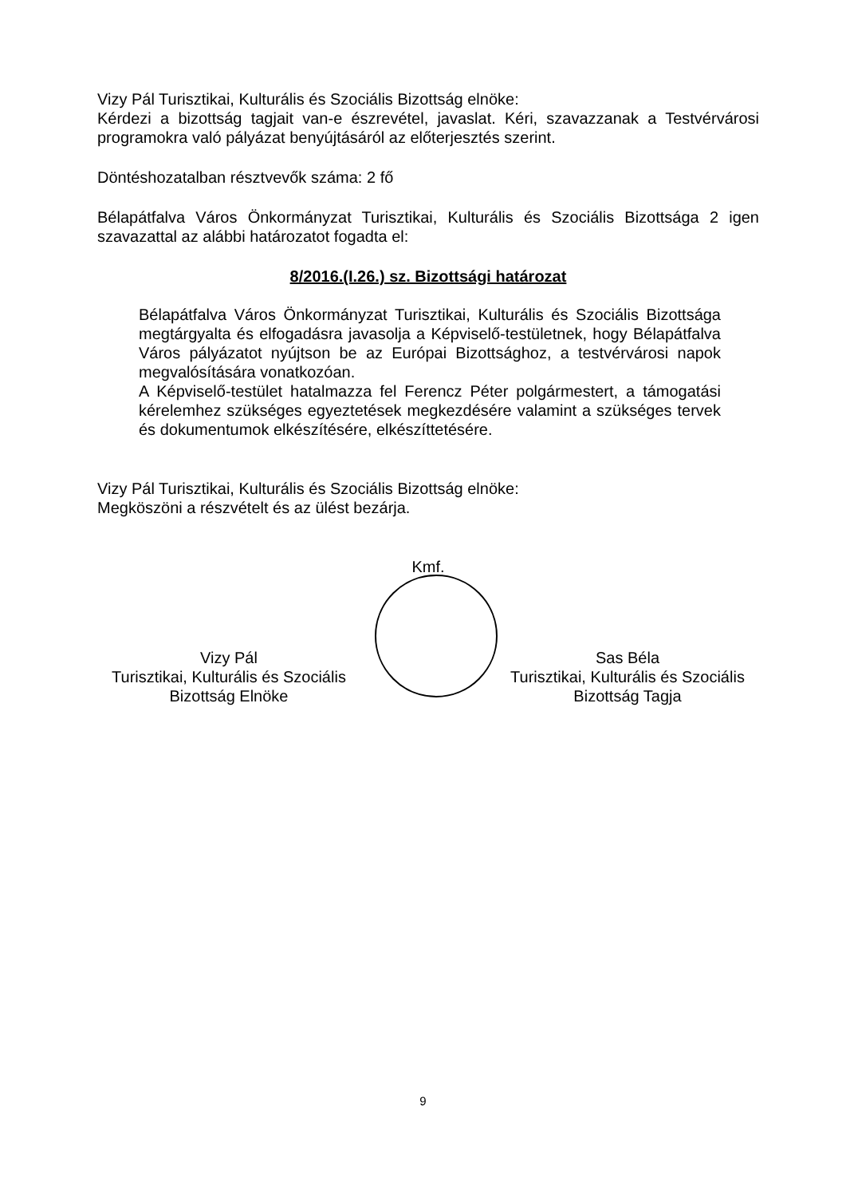Vizy Pál Turisztikai, Kulturális és Szociális Bizottság elnöke:
Kérdezi a bizottság tagjait van-e észrevétel, javaslat. Kéri, szavazzanak a Testvérvárosi programokra való pályázat benyújtásáról az előterjesztés szerint.
Döntéshozatalban résztvevők száma: 2 fő
Bélapátfalva Város Önkormányzat Turisztikai, Kulturális és Szociális Bizottsága 2 igen szavazattal az alábbi határozatot fogadta el:
8/2016.(I.26.) sz. Bizottsági határozat
Bélapátfalva Város Önkormányzat Turisztikai, Kulturális és Szociális Bizottsága megtárgyalta és elfogadásra javasolja a Képviselő-testületnek, hogy Bélapátfalva Város pályázatot nyújtson be az Európai Bizottsághoz, a testvérvárosi napok megvalósítására vonatkozóan.
A Képviselő-testület hatalmazza fel Ferencz Péter polgármestert, a támogatási kérelemhez szükséges egyeztetések megkezdésére valamint a szükséges tervek és dokumentumok elkészítésére, elkészíttetésére.
Vizy Pál Turisztikai, Kulturális és Szociális Bizottság elnöke:
Megköszöni a részvételt és az ülést bezárja.
Kmf.
Vizy Pál
Turisztikai, Kulturális és Szociális
Bizottság Elnöke
Sas Béla
Turisztikai, Kulturális és Szociális
Bizottság Tagja
9